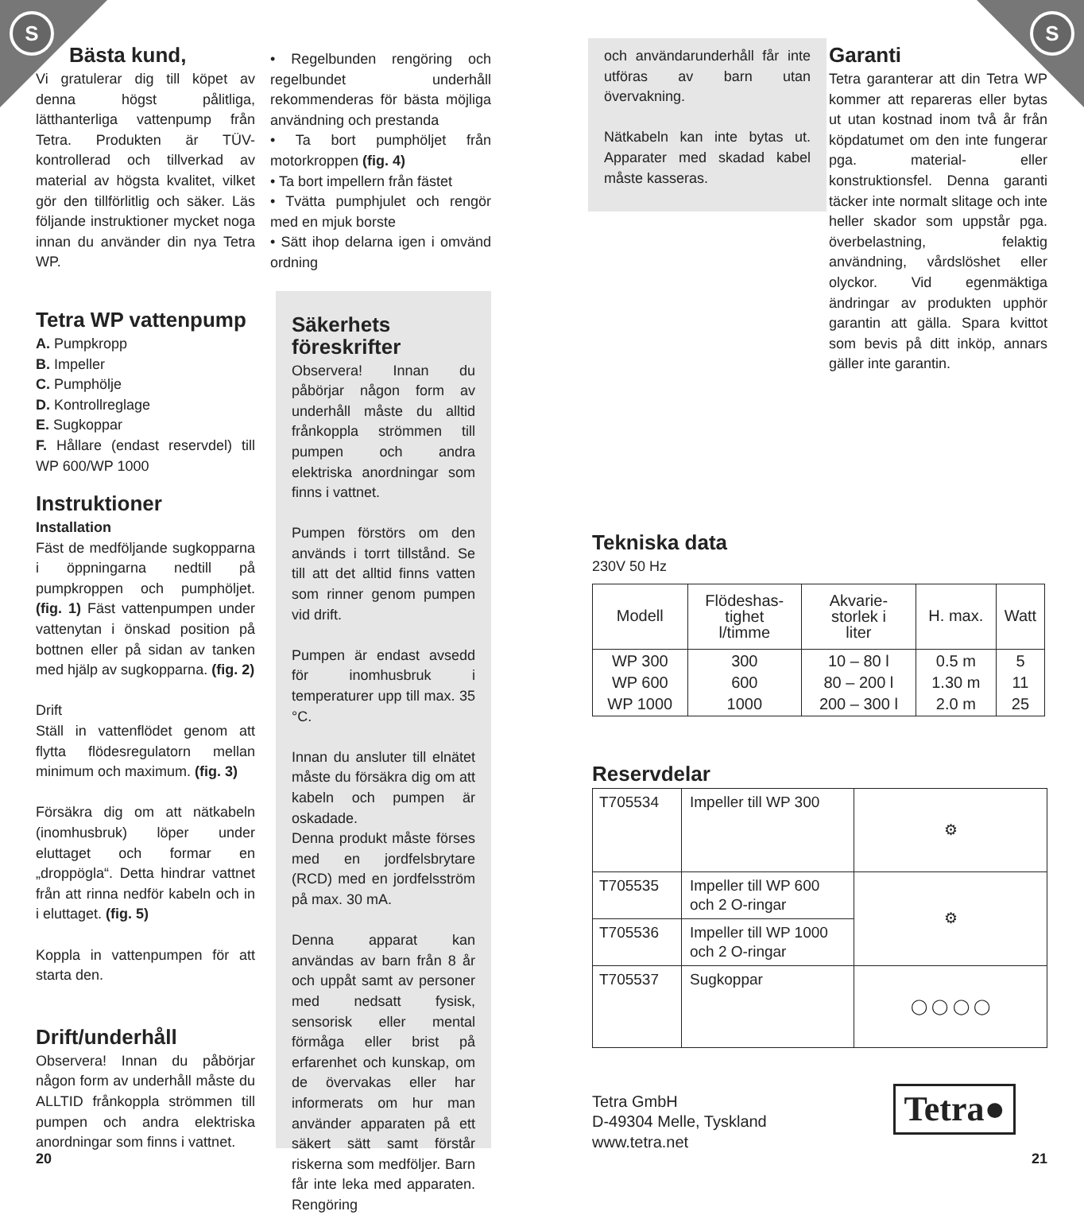S S
Bästa kund,
Vi gratulerar dig till köpet av denna högst pålitliga, lätthanterliga vattenpump från Tetra. Produkten är TÜV-kontrollerad och tillverkad av material av högsta kvalitet, vilket gör den tillförlitlig och säker. Läs följande instruktioner mycket noga innan du använder din nya Tetra WP.
Tetra WP vattenpump
A. Pumpkropp
B. Impeller
C. Pumphölje
D. Kontrollreglage
E. Sugkoppar
F. Hållare (endast reservdel) till WP 600/WP 1000
Instruktioner
Installation
Fäst de medföljande sugkopparna i öppningarna nedtill på pumpkroppen och pumphöljet. (fig. 1) Fäst vattenpumpen under vattenytan i önskad position på bottnen eller på sidan av tanken med hjälp av sugkopparna. (fig. 2)
Drift
Ställ in vattenflödet genom att flytta flödesregulatorn mellan minimum och maximum. (fig. 3)
Försäkra dig om att nätkabeln (inomhusbruk) löper under eluttaget och formar en „droppögla“. Detta hindrar vattnet från att rinna nedför kabeln och in i eluttaget. (fig. 5)
Koppla in vattenpumpen för att starta den.
Drift/underhåll
Observera! Innan du påbörjar någon form av underhåll måste du ALLTID frånkoppla strömmen till pumpen och andra elektriska anordningar som finns i vattnet.
20
• Regelbunden rengöring och regelbundet underhåll rekommenderas för bästa möjliga användning och prestanda
• Ta bort pumphöljet från motorkroppen (fig. 4)
• Ta bort impellern från fästet
• Tvätta pumphjulet och rengör med en mjuk borste
• Sätt ihop delarna igen i omvänd ordning
Säkerhets föreskrifter
Observera! Innan du påbörjar någon form av underhåll måste du alltid frånkoppla strömmen till pumpen och andra elektriska anordningar som finns i vattnet.
Pumpen förstörs om den används i torrt tillstånd. Se till att det alltid finns vatten som rinner genom pumpen vid drift.
Pumpen är endast avsedd för inomhusbruk i temperaturer upp till max. 35 °C.
Innan du ansluter till elnätet måste du försäkra dig om att kabeln och pumpen är oskadade.
Denna produkt måste förses med en jordfelsbrytare (RCD) med en jordfelsström på max. 30 mA.
Denna apparat kan användas av barn från 8 år och uppåt samt av personer med nedsatt fysisk, sensorisk eller mental förmåga eller brist på erfarenhet och kunskap, om de övervakas eller har informerats om hur man använder apparaten på ett säkert sätt samt förstår riskerna som medföljer. Barn får inte leka med apparaten. Rengöring
och användarunderhåll får inte utföras av barn utan övervakning.
Nätkabeln kan inte bytas ut. Apparater med skadad kabel måste kasseras.
Garanti
Tetra garanterar att din Tetra WP kommer att repareras eller bytas ut utan kostnad inom två år från köpdatumet om den inte fungerar pga. material- eller konstruktionsfel. Denna garanti täcker inte normalt slitage och inte heller skador som uppstår pga. överbelastning, felaktig användning, vårdslöshet eller olyckor. Vid egenmäktiga ändringar av produkten upphör garantin att gälla. Spara kvittot som bevis på ditt inköp, annars gäller inte garantin.
Tekniska data
230V 50 Hz
| Modell | Flödeshas- tighet l/timme | Akvarie- storlek i liter | H. max. | Watt |
| --- | --- | --- | --- | --- |
| WP 300 WP 600 WP 1000 | 300 600 1000 | 10 – 80 l 80 – 200 l 200 – 300 l | 0.5 m 1.30 m 2.0 m | 5 11 25 |
Reservdelar
| T705534 | Impeller till WP 300 | ⚙ |
| T705535 | Impeller till WP 600 och 2 O-ringar | ⚙ |
| T705536 | Impeller till WP 1000 och 2 O-ringar | |
| T705537 | Sugkoppar | ◯ ◯ ◯ ◯ |
Tetra GmbH
D-49304 Melle, Tyskland
www.tetra.net
Tetra●
21